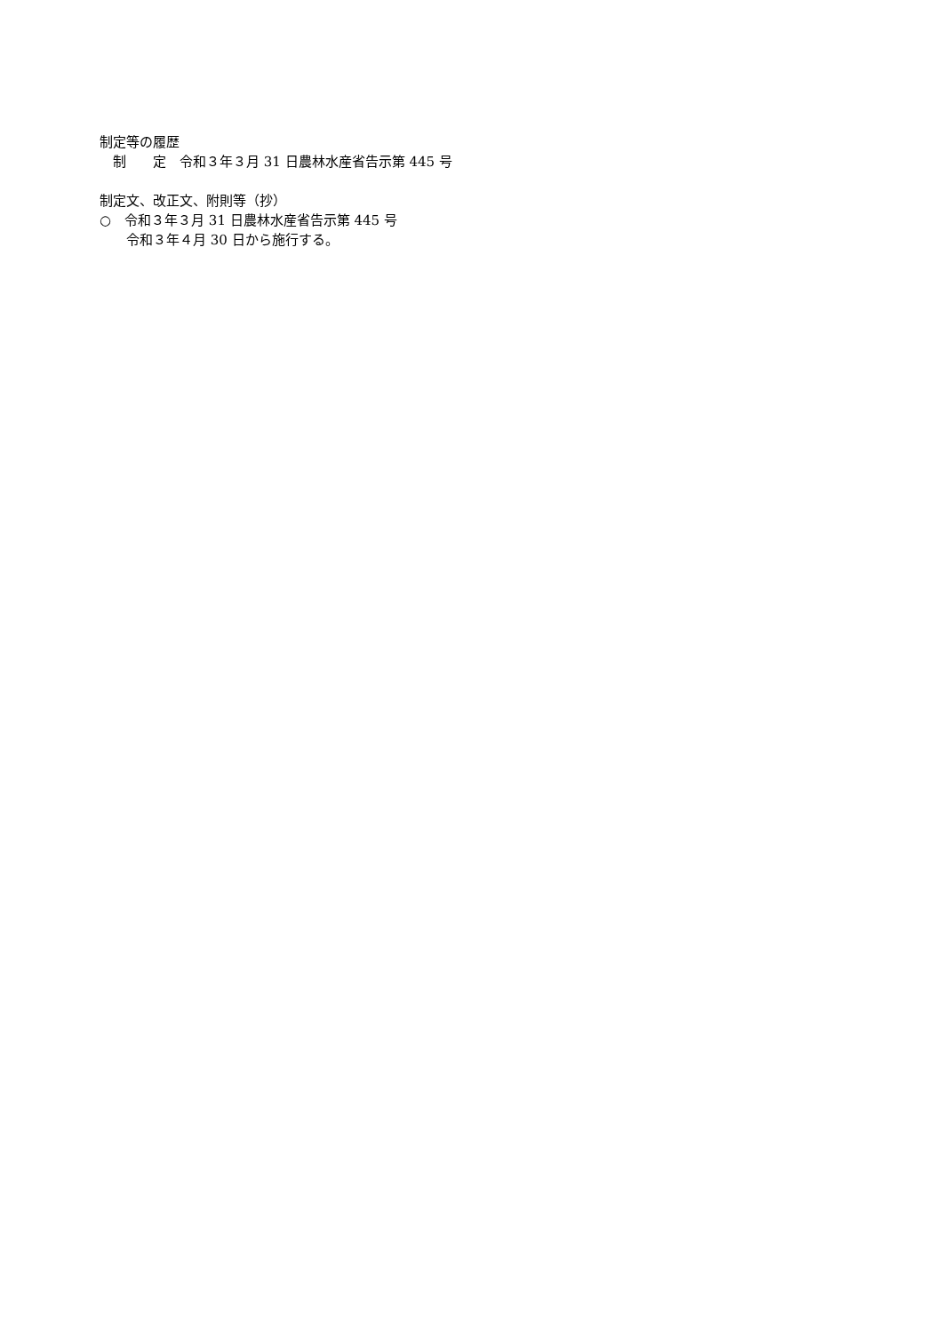制定等の履歴
　制　　定　令和３年３月 31 日農林水産省告示第 445 号
制定文、改正文、附則等（抄）
○　令和３年３月 31 日農林水産省告示第 445 号
　　令和３年４月 30 日から施行する。